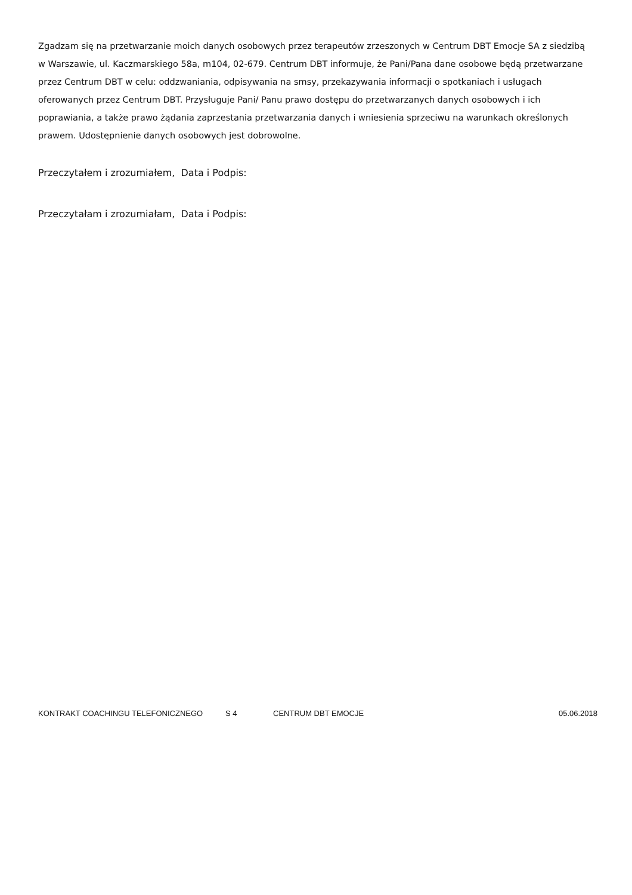Zgadzam się na przetwarzanie moich danych osobowych przez terapeutów zrzeszonych w Centrum DBT Emocje SA z siedzibą w Warszawie, ul. Kaczmarskiego 58a, m104, 02-679. Centrum DBT informuje, że Pani/Pana dane osobowe będą przetwarzane przez Centrum DBT w celu: oddzwaniania, odpisywania na smsy, przekazywania informacji o spotkaniach i usługach oferowanych przez Centrum DBT. Przysługuje Pani/ Panu prawo dostępu do przetwarzanych danych osobowych i ich poprawiania, a także prawo żądania zaprzestania przetwarzania danych i wniesienia sprzeciwu na warunkach określonych prawem. Udostępnienie danych osobowych jest dobrowolne.
Przeczytałem i zrozumiałem, Data i Podpis:
Przeczytałam i zrozumiałam, Data i Podpis:
KONTRAKT COACHINGU TELEFONICZNEGO S 4 CENTRUM DBT EMOCJE 05.06.2018